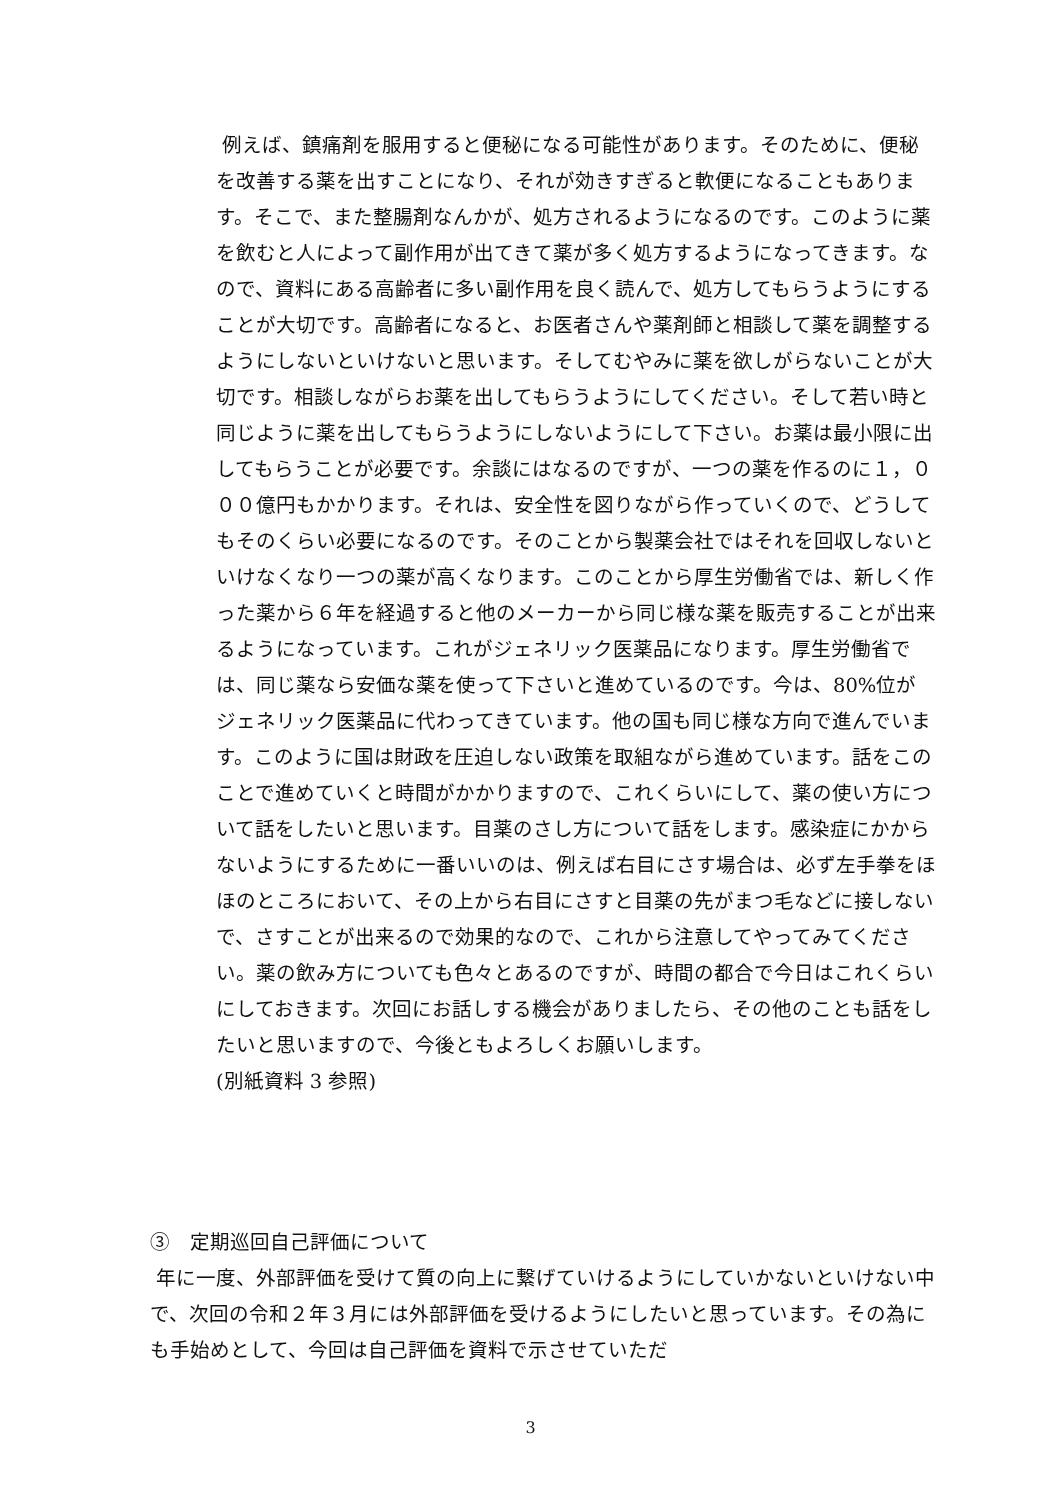例えば、鎮痛剤を服用すると便秘になる可能性があります。そのために、便秘を改善する薬を出すことになり、それが効きすぎると軟便になることもあります。そこで、また整腸剤なんかが、処方されるようになるのです。このように薬を飲むと人によって副作用が出てきて薬が多く処方するようになってきます。なので、資料にある高齢者に多い副作用を良く読んで、処方してもらうようにすることが大切です。高齢者になると、お医者さんや薬剤師と相談して薬を調整するようにしないといけないと思います。そしてむやみに薬を欲しがらないことが大切です。相談しながらお薬を出してもらうようにしてください。そして若い時と同じように薬を出してもらうようにしないようにして下さい。お薬は最小限に出してもらうことが必要です。余談にはなるのですが、一つの薬を作るのに１，０００億円もかかります。それは、安全性を図りながら作っていくので、どうしてもそのくらい必要になるのです。そのことから製薬会社ではそれを回収しないといけなくなり一つの薬が高くなります。このことから厚生労働省では、新しく作った薬から６年を経過すると他のメーカーから同じ様な薬を販売することが出来るようになっています。これがジェネリック医薬品になります。厚生労働省では、同じ薬なら安価な薬を使って下さいと進めているのです。今は、80%位がジェネリック医薬品に代わってきています。他の国も同じ様な方向で進んでいます。このように国は財政を圧迫しない政策を取組ながら進めています。話をこのことで進めていくと時間がかかりますので、これくらいにして、薬の使い方について話をしたいと思います。目薬のさし方について話をします。感染症にかからないようにするために一番いいのは、例えば右目にさす場合は、必ず左手拳をほほのところにおいて、その上から右目にさすと目薬の先がまつ毛などに接しないで、さすことが出来るので効果的なので、これから注意してやってみてください。薬の飲み方についても色々とあるのですが、時間の都合で今日はこれくらいにしておきます。次回にお話しする機会がありましたら、その他のことも話をしたいと思いますので、今後ともよろしくお願いします。
(別紙資料 3 参照)
③　定期巡回自己評価について
年に一度、外部評価を受けて質の向上に繋げていけるようにしていかないといけない中で、次回の令和２年３月には外部評価を受けるようにしたいと思っています。その為にも手始めとして、今回は自己評価を資料で示させていただ
3